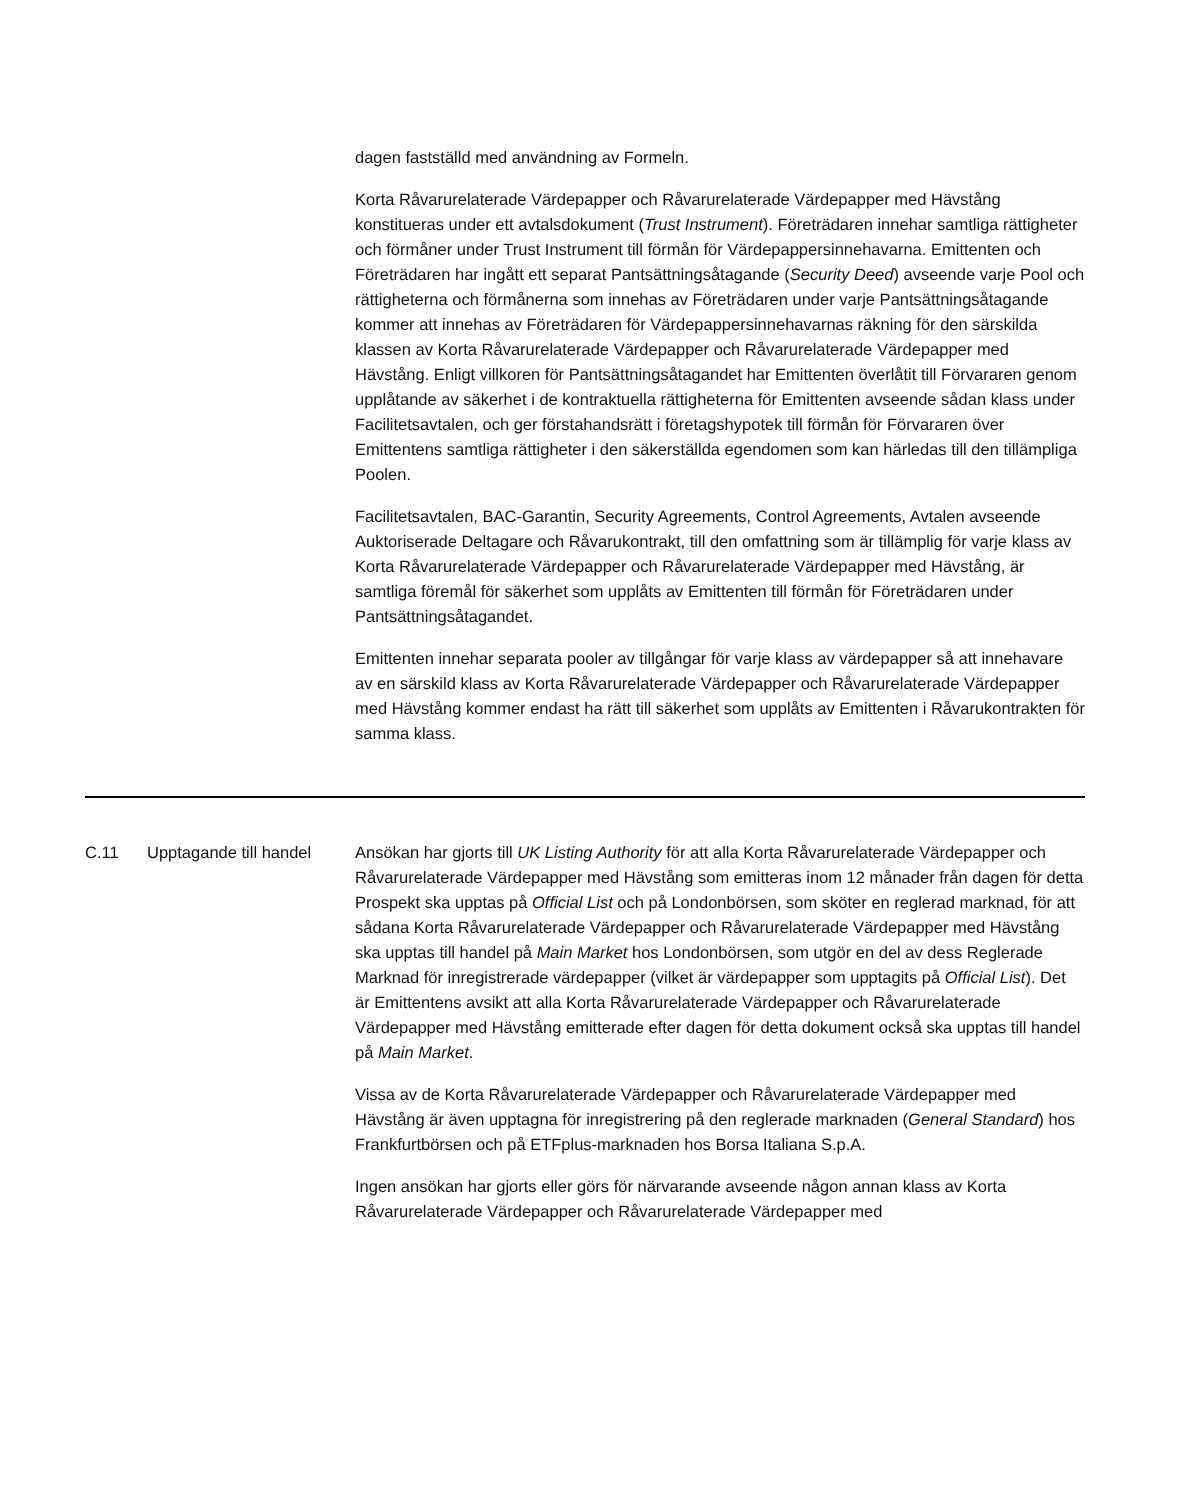dagen fastställd med användning av Formeln.
Korta Råvarurelaterade Värdepapper och Råvarurelaterade Värdepapper med Hävstång konstitueras under ett avtalsdokument (Trust Instrument). Företrädaren innehar samtliga rättigheter och förmåner under Trust Instrument till förmån för Värdepappersinnehavarna. Emittenten och Företrädaren har ingått ett separat Pantsättningsåtagande (Security Deed) avseende varje Pool och rättigheterna och förmånerna som innehas av Företrädaren under varje Pantsättningsåtagande kommer att innehas av Företrädaren för Värdepappersinnehavarnas räkning för den särskilda klassen av Korta Råvarurelaterade Värdepapper och Råvarurelaterade Värdepapper med Hävstång. Enligt villkoren för Pantsättningsåtagandet har Emittenten överlåtit till Förvararen genom upplåtande av säkerhet i de kontraktuella rättigheterna för Emittenten avseende sådan klass under Facilitetsavtalen, och ger förstahandsrätt i företagshypotek till förmån för Förvararen över Emittentens samtliga rättigheter i den säkerställda egendomen som kan härledas till den tillämpliga Poolen.
Facilitetsavtalen, BAC-Garantin, Security Agreements, Control Agreements, Avtalen avseende Auktoriserade Deltagare och Råvarukontrakt, till den omfattning som är tillämplig för varje klass av Korta Råvarurelaterade Värdepapper och Råvarurelaterade Värdepapper med Hävstång, är samtliga föremål för säkerhet som upplåts av Emittenten till förmån för Företrädaren under Pantsättningsåtagandet.
Emittenten innehar separata pooler av tillgångar för varje klass av värdepapper så att innehavare av en särskild klass av Korta Råvarurelaterade Värdepapper och Råvarurelaterade Värdepapper med Hävstång kommer endast ha rätt till säkerhet som upplåts av Emittenten i Råvarukontrakten för samma klass.
| C.11 | Upptagande till handel | Ansökan har gjorts till UK Listing Authority för att alla Korta Råvarurelaterade Värdepapper och Råvarurelaterade Värdepapper med Hävstång som emitteras inom 12 månader från dagen för detta Prospekt ska upptas på Official List och på Londonbörsen, som sköter en reglerad marknad, för att sådana Korta Råvarurelaterade Värdepapper och Råvarurelaterade Värdepapper med Hävstång ska upptas till handel på Main Market hos Londonbörsen, som utgör en del av dess Reglerade Marknad för inregistrerade värdepapper (vilket är värdepapper som upptagits på Official List ). Det är Emittentens avsikt att alla Korta Råvarurelaterade Värdepapper och Råvarurelaterade Värdepapper med Hävstång emitterade efter dagen för detta dokument också ska upptas till handel på Main Market . Vissa av de Korta Råvarurelaterade Värdepapper och Råvarurelaterade Värdepapper med Hävstång är även upptagna för inregistrering på den reglerade marknaden ( General Standard ) hos Frankfurtbörsen och på ETFplus-marknaden hos Borsa Italiana S.p.A. Ingen ansökan har gjorts eller görs för närvarande avseende någon annan klass av Korta Råvarurelaterade Värdepapper och Råvarurelaterade Värdepapper med |